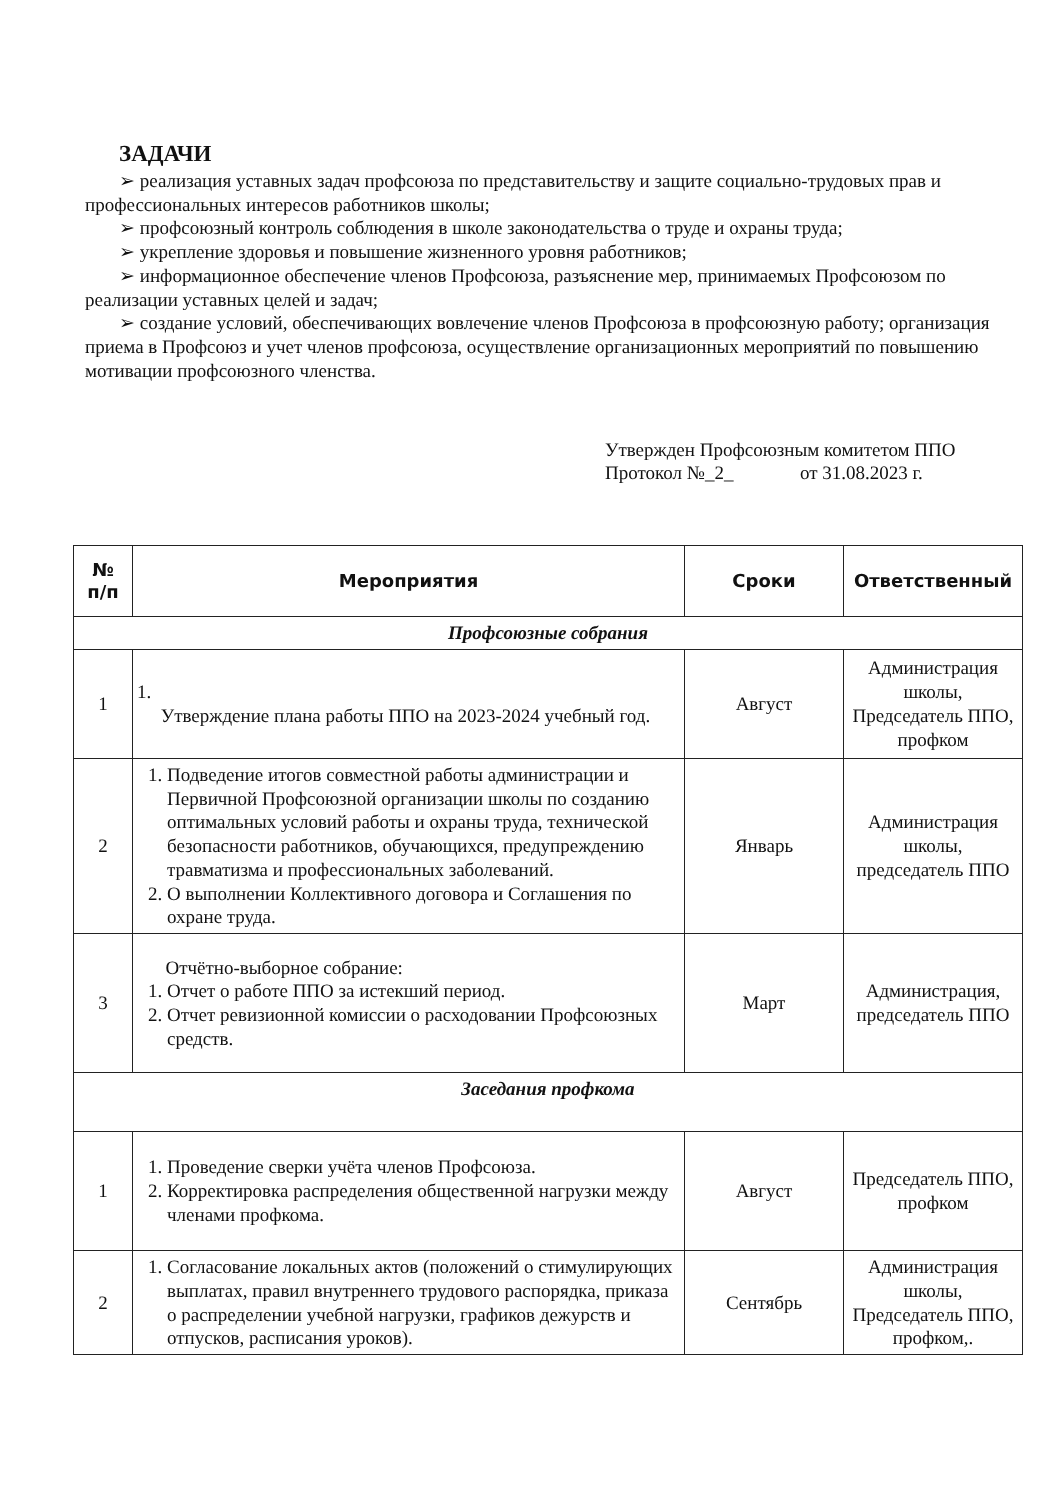ЗАДАЧИ
➢ реализация уставных задач профсоюза по представительству и защите социально-трудовых прав и профессиональных интересов работников школы;
➢ профсоюзный контроль соблюдения в школе законодательства о труде и охраны труда;
➢ укрепление здоровья и повышение жизненного уровня работников;
➢ информационное обеспечение членов Профсоюза, разъяснение мер, принимаемых Профсоюзом по реализации уставных целей и задач;
➢ создание условий, обеспечивающих вовлечение членов Профсоюза в профсоюзную работу; организация приема в Профсоюз и учет членов профсоюза, осуществление организационных мероприятий по повышению мотивации профсоюзного членства.
Утвержден Профсоюзным комитетом ППО
Протокол №_2_ от 31.08.2023 г.
| № п/п | Мероприятия | Сроки | Ответственный |
| --- | --- | --- | --- |
| Профсоюзные собрания | | | |
| 1 | 1. Утверждение плана работы ППО на 2023-2024 учебный год. | Август | Администрация школы, Председатель ППО, профком |
| 2 | 1. Подведение итогов совместной работы администрации и Первичной Профсоюзной организации школы по созданию оптимальных условий работы и охраны труда, технической безопасности работников, обучающихся, предупреждению травматизма и профессиональных заболеваний. 2. О выполнении Коллективного договора и Соглашения по охране труда. | Январь | Администрация школы, председатель ППО |
| 3 | Отчётно-выборное собрание: 1. Отчет о работе ППО за истекший период. 2. Отчет ревизионной комиссии о расходовании Профсоюзных средств. | Март | Администрация, председатель ППО |
| Заседания профкома | | | |
| 1 | 1. Проведение сверки учёта членов Профсоюза. 2. Корректировка распределения общественной нагрузки между членами профкома. | Август | Председатель ППО, профком |
| 2 | 1. Согласование локальных актов (положений о стимулирующих выплатах, правил внутреннего трудового распорядка, приказа о распределении учебной нагрузки, графиков дежурств и отпусков, расписания уроков). | Сентябрь | Администрация школы, Председатель ППО, профком,. |